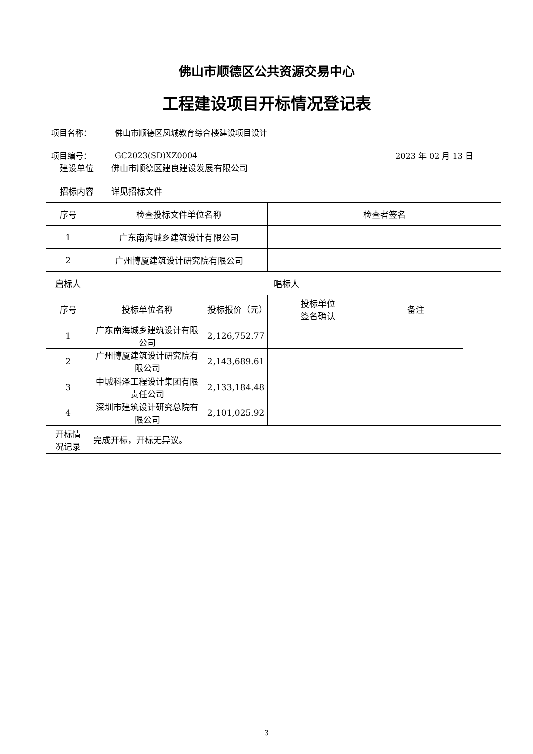佛山市顺德区公共资源交易中心
工程建设项目开标情况登记表
项目名称： 佛山市顺德区凤城教育综合楼建设项目设计
项目编号： GC2023(SD)XZ0004 2023 年 02 月 13 日
| 建设单位 | | 佛山市顺德区建良建设发展有限公司 | | | |
| 招标内容 | | 详见招标文件 | | | |
| 序号 | 检查投标文件单位名称 | | | 检查者签名 | |
| 1 | 广东南海城乡建筑设计有限公司 | | | | |
| 2 | 广州博厦建筑设计研究院有限公司 | | | | |
| 启标人 | | | 唱标人 | | |
| 序号 | 投标单位名称 | | 投标报价（元） | 投标单位 签名确认 | 备注 |
| 1 | 广东南海城乡建筑设计有限公司 | | 2,126,752.77 | | |
| 2 | 广州博厦建筑设计研究院有限公司 | | 2,143,689.61 | | |
| 3 | 中城科泽工程设计集团有限责任公司 | | 2,133,184.48 | | |
| 4 | 深圳市建筑设计研究总院有限公司 | | 2,101,025.92 | | |
| 开标情 况记录 | 完成开标，开标无异议。 | | | | |
3